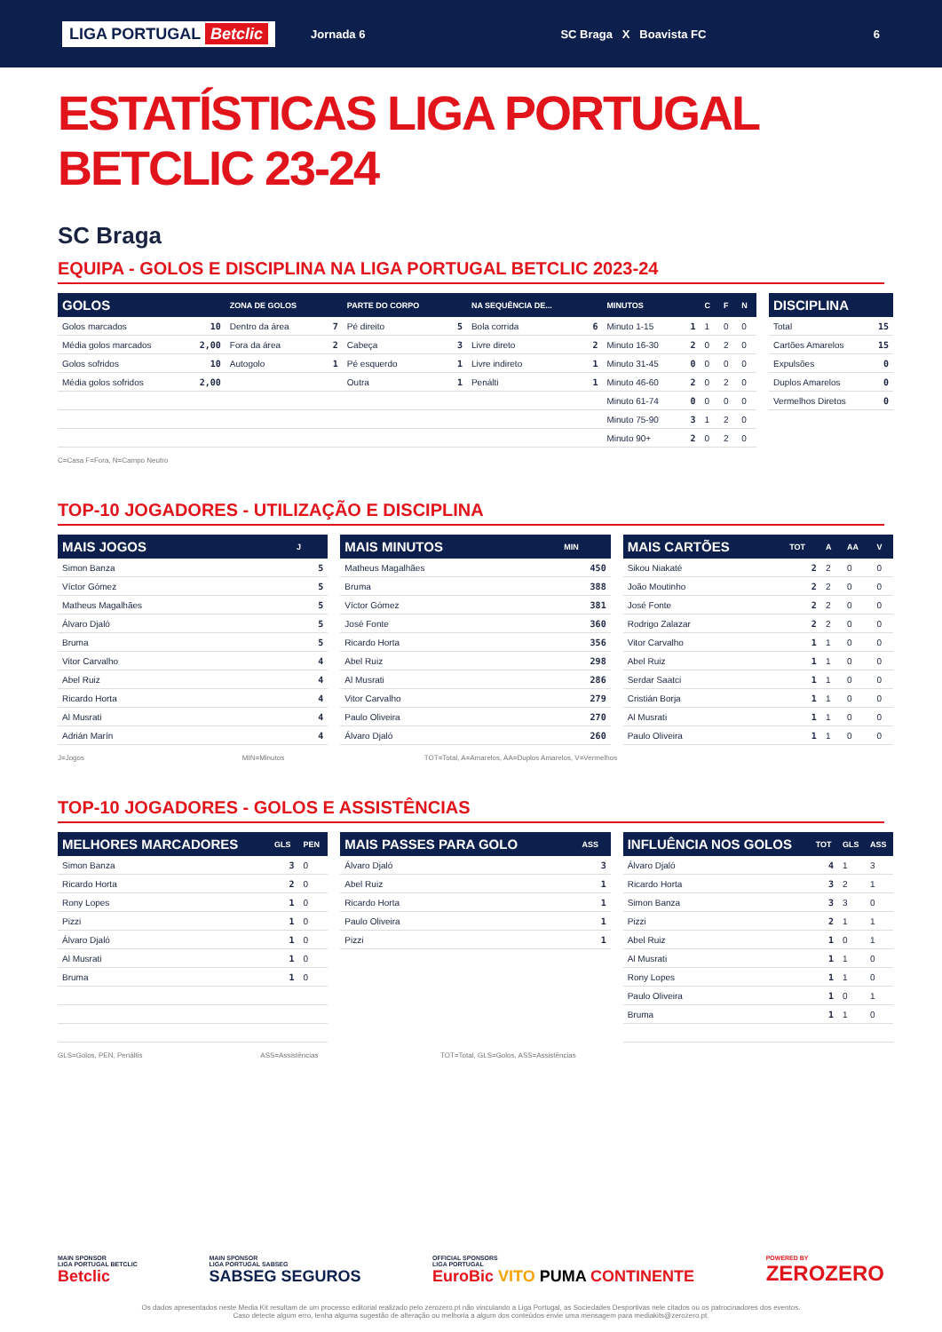LIGA PORTUGAL Betclic Jornada 6 SC Braga X Boavista FC 6
ESTATÍSTICAS LIGA PORTUGAL BETCLIC 23-24
SC Braga
EQUIPA - GOLOS E DISCIPLINA NA LIGA PORTUGAL BETCLIC 2023-24
| GOLOS | | ZONA DE GOLOS | | PARTE DO CORPO | | NA SEQUÊNCIA DE... | | MINUTOS | | C | F | N |
| --- | --- | --- | --- | --- | --- | --- | --- | --- | --- | --- | --- | --- |
| Golos marcados | 10 | Dentro da área | 7 | Pé direito | 5 | Bola corrida | 6 | Minuto 1-15 | 1 | 1 | 0 | 0 |
| Média golos marcados | 2,00 | Fora da área | 2 | Cabeça | 3 | Livre direto | 2 | Minuto 16-30 | 2 | 0 | 2 | 0 |
| Golos sofridos | 10 | Autogolo | 1 | Pé esquerdo | 1 | Livre indireto | 1 | Minuto 31-45 | 0 | 0 | 0 | 0 |
| Média golos sofridos | 2,00 | | | Outra | 1 | Penálti | 1 | Minuto 46-60 | 2 | 0 | 2 | 0 |
| | | | | | | | | Minuto 61-74 | 0 | 0 | 0 | 0 |
| | | | | | | | | Minuto 75-90 | 3 | 1 | 2 | 0 |
| | | | | | | | | Minuto 90+ | 2 | 0 | 2 | 0 |
| DISCIPLINA | |
| --- | --- |
| Total | 15 |
| Cartões Amarelos | 15 |
| Expulsões | 0 |
| Duplos Amarelos | 0 |
| Vermelhos Diretos | 0 |
C=Casa F=Fora, N=Campo Neutro
TOP-10 JOGADORES - UTILIZAÇÃO E DISCIPLINA
| MAIS JOGOS | J |
| --- | --- |
| Simon Banza | 5 |
| Víctor Gómez | 5 |
| Matheus Magalhães | 5 |
| Álvaro Djaló | 5 |
| Bruma | 5 |
| Vitor Carvalho | 4 |
| Abel Ruiz | 4 |
| Ricardo Horta | 4 |
| Al Musrati | 4 |
| Adrián Marín | 4 |
| MAIS MINUTOS | MIN |
| --- | --- |
| Matheus Magalhães | 450 |
| Bruma | 388 |
| Víctor Gómez | 381 |
| José Fonte | 360 |
| Ricardo Horta | 356 |
| Abel Ruiz | 298 |
| Al Musrati | 286 |
| Vitor Carvalho | 279 |
| Paulo Oliveira | 270 |
| Álvaro Djaló | 260 |
| MAIS CARTÕES | TOT | A | AA | V |
| --- | --- | --- | --- | --- |
| Sikou Niakaté | 2 | 2 | 0 | 0 |
| João Moutinho | 2 | 2 | 0 | 0 |
| José Fonte | 2 | 2 | 0 | 0 |
| Rodrigo Zalazar | 2 | 2 | 0 | 0 |
| Vitor Carvalho | 1 | 1 | 0 | 0 |
| Abel Ruiz | 1 | 1 | 0 | 0 |
| Serdar Saatci | 1 | 1 | 0 | 0 |
| Cristián Borja | 1 | 1 | 0 | 0 |
| Al Musrati | 1 | 1 | 0 | 0 |
| Paulo Oliveira | 1 | 1 | 0 | 0 |
J=Jogos MIN=Minutos TOT=Total, A=Amarelos, AA=Duplos Amarelos, V=Vermelhos
TOP-10 JOGADORES - GOLOS E ASSISTÊNCIAS
| MELHORES MARCADORES | GLS | PEN |
| --- | --- | --- |
| Simon Banza | 3 | 0 |
| Ricardo Horta | 2 | 0 |
| Rony Lopes | 1 | 0 |
| Pizzi | 1 | 0 |
| Álvaro Djaló | 1 | 0 |
| Al Musrati | 1 | 0 |
| Bruma | 1 | 0 |
| MAIS PASSES PARA GOLO | ASS |
| --- | --- |
| Álvaro Djaló | 3 |
| Abel Ruiz | 1 |
| Ricardo Horta | 1 |
| Paulo Oliveira | 1 |
| Pizzi | 1 |
| INFLUÊNCIA NOS GOLOS | TOT | GLS | ASS |
| --- | --- | --- | --- |
| Álvaro Djaló | 4 | 1 | 3 |
| Ricardo Horta | 3 | 2 | 1 |
| Simon Banza | 3 | 3 | 0 |
| Pizzi | 2 | 1 | 1 |
| Abel Ruiz | 1 | 0 | 1 |
| Al Musrati | 1 | 1 | 0 |
| Rony Lopes | 1 | 1 | 0 |
| Paulo Oliveira | 1 | 0 | 1 |
| Bruma | 1 | 1 | 0 |
GLS=Golos, PEN, Penáltis ASS=Assistências TOT=Total, GLS=Golos, ASS=Assistências
MAIN SPONSOR
LIGA PORTUGAL BETCLIC
Betclic
MAIN SPONSOR
LIGA PORTUGAL SABSEG
SABSEG SEGUROS
OFFICIAL SPONSORS
LIGA PORTUGAL
EuroBic VITO PUMA CONTINENTE
POWERED BY
ZEROZERO
Os dados apresentados neste Media Kit resultam de um processo editorial realizado pelo zerozero.pt não vinculando a Liga Portugal, as Sociedades Desportivas nele citados ou os patrocinadores dos eventos.
Caso detecte algum erro, tenha alguma sugestão de alteração ou melhoria a algum dos conteúdos envie uma mensagem para mediakits@zerozero.pt.